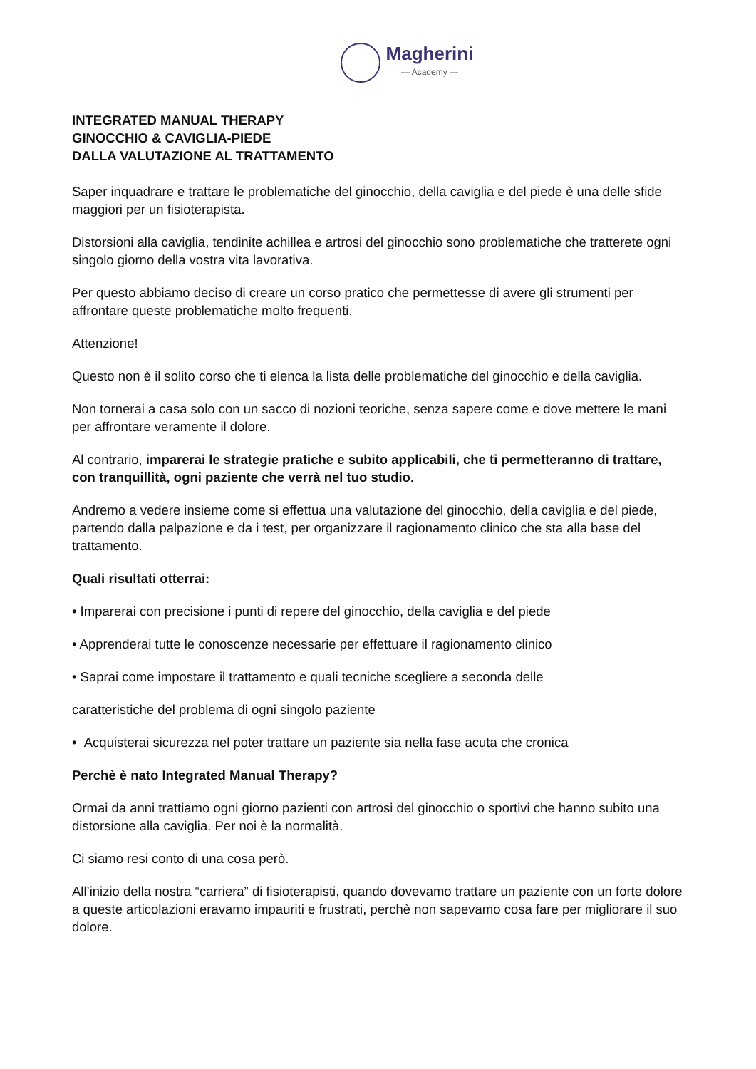Magherini
— Academy —
INTEGRATED MANUAL THERAPY
GINOCCHIO & CAVIGLIA-PIEDE
DALLA VALUTAZIONE AL TRATTAMENTO
Saper inquadrare e trattare le problematiche del ginocchio, della caviglia e del piede è una delle sfide maggiori per un fisioterapista.
Distorsioni alla caviglia, tendinite achillea e artrosi del ginocchio sono problematiche che tratterete ogni singolo giorno della vostra vita lavorativa.
Per questo abbiamo deciso di creare un corso pratico che permettesse di avere gli strumenti per affrontare queste problematiche molto frequenti.
Attenzione!
Questo non è il solito corso che ti elenca la lista delle problematiche del ginocchio e della caviglia.
Non tornerai a casa solo con un sacco di nozioni teoriche, senza sapere come e dove mettere le mani per affrontare veramente il dolore.
Al contrario, imparerai le strategie pratiche e subito applicabili, che ti permetteranno di trattare, con tranquillità, ogni paziente che verrà nel tuo studio.
Andremo a vedere insieme come si effettua una valutazione del ginocchio, della caviglia e del piede, partendo dalla palpazione e da i test, per organizzare il ragionamento clinico che sta alla base del trattamento.
Quali risultati otterrai:
• Imparerai con precisione i punti di repere del ginocchio, della caviglia e del piede
• Apprenderai tutte le conoscenze necessarie per effettuare il ragionamento clinico
• Saprai come impostare il trattamento e quali tecniche scegliere a seconda delle
caratteristiche del problema di ogni singolo paziente
• Acquisterai sicurezza nel poter trattare un paziente sia nella fase acuta che cronica
Perchè è nato Integrated Manual Therapy?
Ormai da anni trattiamo ogni giorno pazienti con artrosi del ginocchio o sportivi che hanno subito una distorsione alla caviglia. Per noi è la normalità.
Ci siamo resi conto di una cosa però.
All’inizio della nostra “carriera” di fisioterapisti, quando dovevamo trattare un paziente con un forte dolore a queste articolazioni eravamo impauriti e frustrati, perchè non sapevamo cosa fare per migliorare il suo dolore.